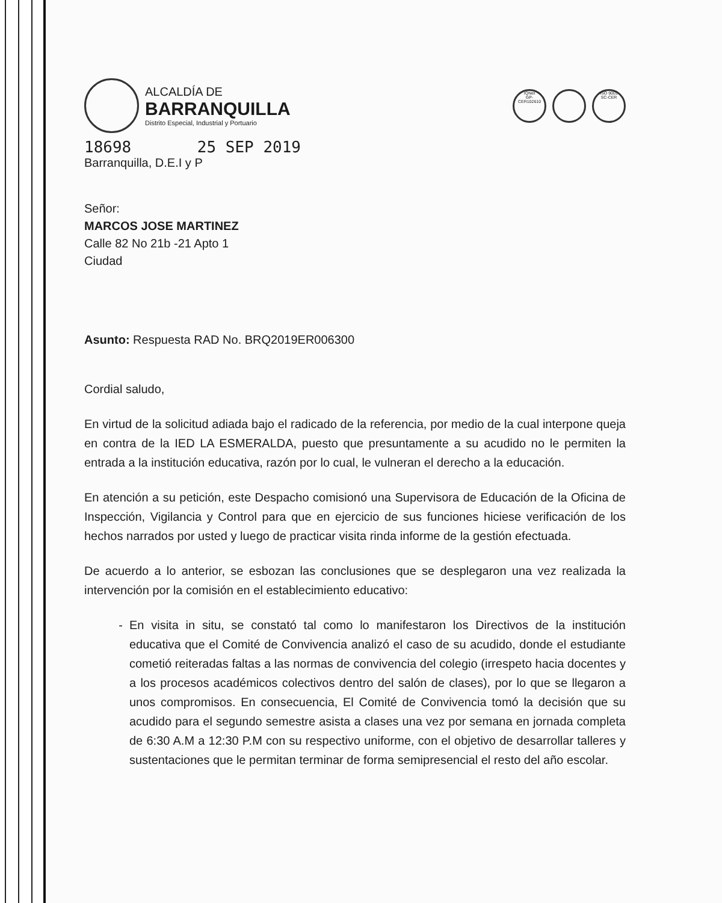ALCALDÍA DE
BARRANQUILLA
Distrito Especial, Industrial y Portuario
IQNet
GP-CER102610
ISO 9001
SC-CER
18698 25 SEP 2019
Barranquilla, D.E.I y P
Señor:
MARCOS JOSE MARTINEZ
Calle 82 No 21b -21 Apto 1
Ciudad
Asunto: Respuesta RAD No. BRQ2019ER006300
Cordial saludo,
En virtud de la solicitud adiada bajo el radicado de la referencia, por medio de la cual interpone queja en contra de la IED LA ESMERALDA, puesto que presuntamente a su acudido no le permiten la entrada a la institución educativa, razón por lo cual, le vulneran el derecho a la educación.
En atención a su petición, este Despacho comisionó una Supervisora de Educación de la Oficina de Inspección, Vigilancia y Control para que en ejercicio de sus funciones hiciese verificación de los hechos narrados por usted y luego de practicar visita rinda informe de la gestión efectuada.
De acuerdo a lo anterior, se esbozan las conclusiones que se desplegaron una vez realizada la intervención por la comisión en el establecimiento educativo:
En visita in situ, se constató tal como lo manifestaron los Directivos de la institución educativa que el Comité de Convivencia analizó el caso de su acudido, donde el estudiante cometió reiteradas faltas a las normas de convivencia del colegio (irrespeto hacia docentes y a los procesos académicos colectivos dentro del salón de clases), por lo que se llegaron a unos compromisos. En consecuencia, El Comité de Convivencia tomó la decisión que su acudido para el segundo semestre asista a clases una vez por semana en jornada completa de 6:30 A.M a 12:30 P.M con su respectivo uniforme, con el objetivo de desarrollar talleres y sustentaciones que le permitan terminar de forma semipresencial el resto del año escolar.